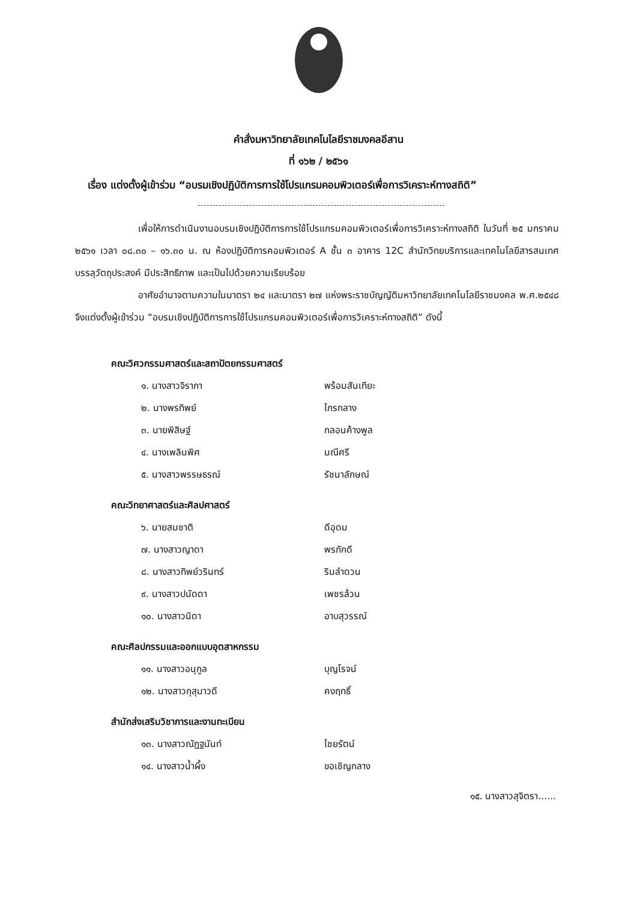คำสั่งมหาวิทยาลัยเทคโนโลยีราชมงคลอีสาน
ที่ ๑๖๒ / ๒๕๖๑
เรื่อง แต่งตั้งผู้เข้าร่วม “อบรมเชิงปฏิบัติการการใช้โปรแกรมคอมพิวเตอร์เพื่อการวิเคราะห์ทางสถิติ”
เพื่อให้การดำเนินงานอบรมเชิงปฏิบัติการการใช้โปรแกรมคอมพิวเตอร์เพื่อการวิเคราะห์ทางสถิติ ในวันที่ ๒๕ มกราคม ๒๕๖๑ เวลา ๐๘.๓๐ – ๑๖.๓๐ น. ณ ห้องปฏิบัติการคอมพิวเตอร์ A ชั้น ๓ อาคาร 12C สำนักวิทยบริการและเทคโนโลยีสารสนเทศ บรรลุวัตถุประสงค์ มีประสิทธิภาพ และเป็นไปด้วยความเรียบร้อย
อาศัยอำนาจตามความในมาตรา ๒๔ และมาตรา ๒๗ แห่งพระราชบัญญัติมหาวิทยาลัยเทคโนโลยีราชมงคล พ.ศ.๒๕๔๘ จึงแต่งตั้งผู้เข้าร่วม “อบรมเชิงปฏิบัติการการใช้โปรแกรมคอมพิวเตอร์เพื่อการวิเคราะห์ทางสถิติ” ดังนี้
คณะวิศวกรรมศาสตร์และสถาปัตยกรรมศาสตร์
๑. นางสาวจิราภา พร้อมสันเทียะ
๒. นางพรทิพย์ ไกรกลาง
๓. นายพิสิษฐ์ กลอนค้างพูล
๔. นางเพลินพิศ มณีศรี
๕. นางสาวพรรษธรณ์ รัชนาลักษณ์
คณะวิทยาศาสตร์และศิลปศาสตร์
๖. นายสมชาติ ดีอุดม
๗. นางสาวญาดา พรภักดี
๘. นางสาวทิพย์วรินทร์ ริมลำดวน
๙. นางสาวปนัดดา เพชรล้วน
๑๐. นางสาวนิดา อาบสุวรรณ์
คณะศิลปกรรมและออกแบบอุตสาหกรรม
๑๑. นางสาวอนุกูล บุญโรจน์
๑๒. นางสาวกุสุมาวดี คงฤทธิ์
สำนักส่งเสริมวิชาการและงานทะเบียน
๑๓. นางสาวณัฏฐนันท์ ไชยรัตน์
๑๔. นางสาวน้ำผึ้ง ขอเชิญกลาง
๑๕. นางสาวสุจิตรา......